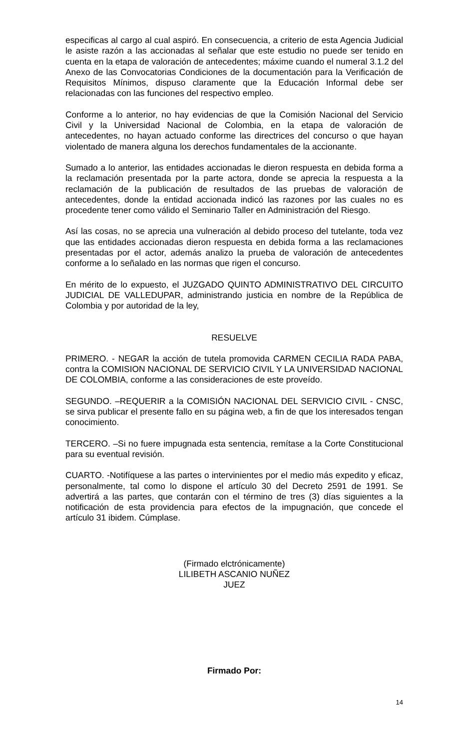especificas al cargo al cual aspiró. En consecuencia, a criterio de esta Agencia Judicial le asiste razón a las accionadas al señalar que este estudio no puede ser tenido en cuenta en la etapa de valoración de antecedentes; máxime cuando el numeral 3.1.2 del Anexo de las Convocatorias Condiciones de la documentación para la Verificación de Requisitos Mínimos, dispuso claramente que la Educación Informal debe ser relacionadas con las funciones del respectivo empleo.
Conforme a lo anterior, no hay evidencias de que la Comisión Nacional del Servicio Civil y la Universidad Nacional de Colombia, en la etapa de valoración de antecedentes, no hayan actuado conforme las directrices del concurso o que hayan violentado de manera alguna los derechos fundamentales de la accionante.
Sumado a lo anterior, las entidades accionadas le dieron respuesta en debida forma a la reclamación presentada por la parte actora, donde se aprecia la respuesta a la reclamación de la publicación de resultados de las pruebas de valoración de antecedentes, donde la entidad accionada indicó las razones por las cuales no es procedente tener como válido el Seminario Taller en Administración del Riesgo.
Así las cosas, no se aprecia una vulneración al debido proceso del tutelante, toda vez que las entidades accionadas dieron respuesta en debida forma a las reclamaciones presentadas por el actor, además analizo la prueba de valoración de antecedentes conforme a lo señalado en las normas que rigen el concurso.
En mérito de lo expuesto, el JUZGADO QUINTO ADMINISTRATIVO DEL CIRCUITO JUDICIAL DE VALLEDUPAR, administrando justicia en nombre de la República de Colombia y por autoridad de la ley,
RESUELVE
PRIMERO. - NEGAR la acción de tutela promovida CARMEN CECILIA RADA PABA, contra la COMISION NACIONAL DE SERVICIO CIVIL Y LA UNIVERSIDAD NACIONAL DE COLOMBIA, conforme a las consideraciones de este proveído.
SEGUNDO. –REQUERIR a la COMISIÓN NACIONAL DEL SERVICIO CIVIL - CNSC, se sirva publicar el presente fallo en su página web, a fin de que los interesados tengan conocimiento.
TERCERO. –Si no fuere impugnada esta sentencia, remítase a la Corte Constitucional para su eventual revisión.
CUARTO. -Notifíquese a las partes o intervinientes por el medio más expedito y eficaz, personalmente, tal como lo dispone el artículo 30 del Decreto 2591 de 1991. Se advertirá a las partes, que contarán con el término de tres (3) días siguientes a la notificación de esta providencia para efectos de la impugnación, que concede el artículo 31 ibidem. Cúmplase.
(Firmado elctrónicamente)
LILIBETH ASCANIO NUÑEZ
JUEZ
Firmado Por:
14